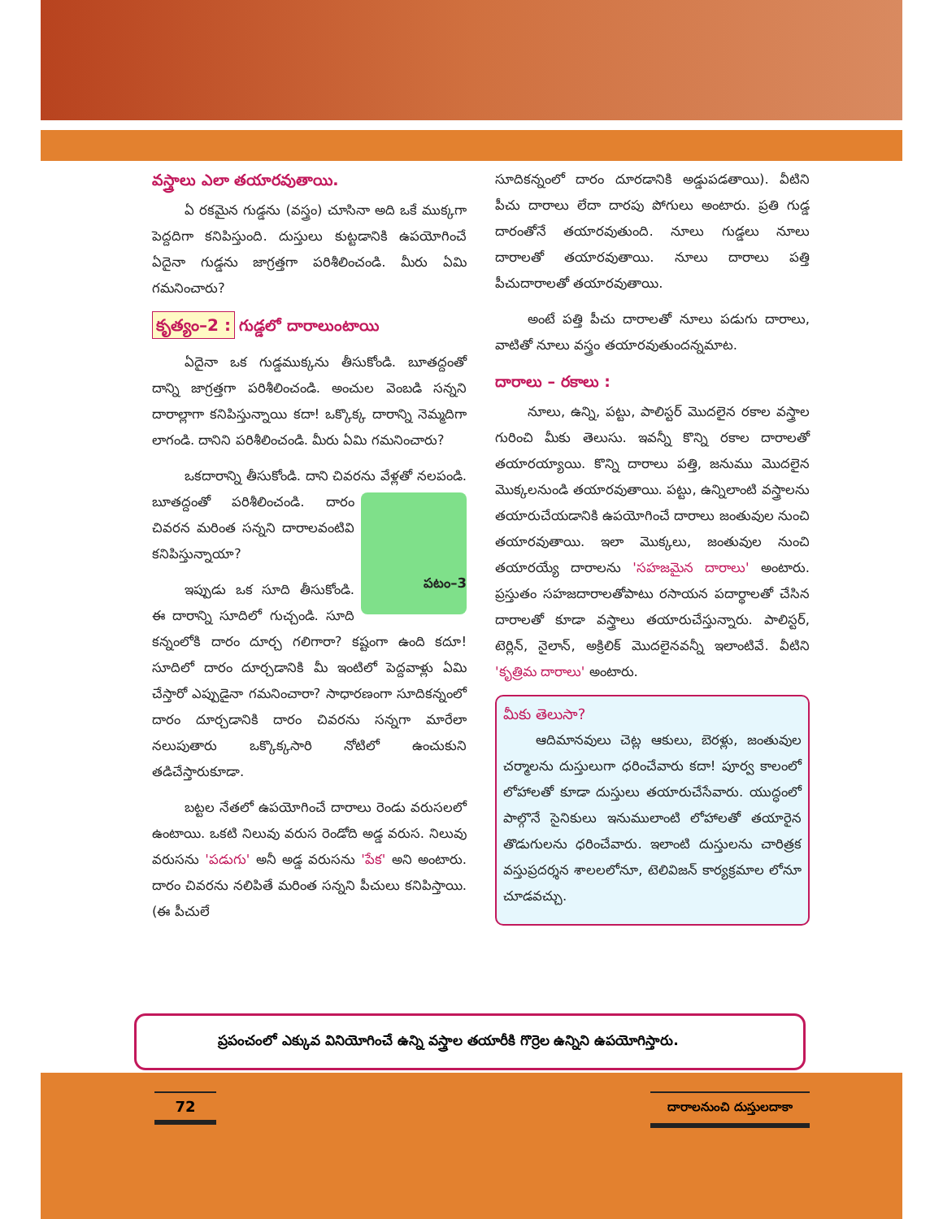వస్త్రాలు ఎలా తయారవుతాయి.
ఏ రకమైన గుడ్డను (వస్త్రం) చూసినా అది ఒకే ముక్కగా పెద్దదిగా కనిపిస్తుంది. దుస్తులు కుట్టడానికి ఉపయోగించే ఏదైనా గుడ్డను జాగ్రత్తగా పరిశీలించండి. మీరు ఏమి గమనించారు?
కృత్యం–2 : గుడ్డలో దారాలుంటాయి
ఏదైనా ఒక గుడ్డముక్కను తీసుకోండి. బూతద్దంతో దాన్ని జాగ్రత్తగా పరిశీలించండి. అంచుల వెంబడి సన్నని దారాల్లాగా కనిపిస్తున్నాయి కదా! ఒక్కొక్క దారాన్ని నెమ్మదిగా లాగండి. దానిని పరిశీలించండి. మీరు ఏమి గమనించారు?
ఒకదారాన్ని తీసుకోండి. దాని చివరను వేళ్లతో నలపండి. బూతద్దంతో పరిశీలించండి.
పటం–3 దారం చివరన మరింత సన్నని దారాలవంటివి కనిపిస్తున్నాయా?
ఇప్పుడు ఒక సూది తీసుకోండి. ఈ దారాన్ని సూదిలో గుచ్చండి. సూది కన్నంలోకి దారం దూర్చ గలిగారా? కష్టంగా ఉంది కదూ! సూదిలో దారం దూర్చడానికి మీ ఇంటిలో పెద్దవాళ్లు ఏమి చేస్తారో ఎప్పుడైనా గమనించారా? సాధారణంగా సూదికన్నంలో దారం దూర్చడానికి దారం చివరను సన్నగా మారేలా నలుపుతారు ఒక్కొక్కసారి నోటిలో ఉంచుకుని తడిచేస్తారుకూడా.
బట్టల నేతలో ఉపయోగించే దారాలు రెండు వరుసలలో ఉంటాయి. ఒకటి నిలువు వరుస రెండోది అడ్డ వరుస. నిలువు వరుసను 'పడుగు' అనీ అడ్డ వరుసను 'పేక' అని అంటారు. దారం చివరను నలిపితే మరింత సన్నని పీచులు కనిపిస్తాయి. (ఈ పీచులే
సూదికన్నంలో దారం దూరడానికి అడ్డుపడతాయి). వీటిని పీచు దారాలు లేదా దారపు పోగులు అంటారు. ప్రతి గుడ్డ దారంతోనే తయారవుతుంది. నూలు గుడ్డలు నూలు దారాలతో తయారవుతాయి. నూలు దారాలు పత్తి పీచుదారాలతో తయారవుతాయి.
అంటే పత్తి పీచు దారాలతో నూలు పడుగు దారాలు, వాటితో నూలు వస్త్రం తయారవుతుందన్నమాట.
దారాలు – రకాలు :
నూలు, ఉన్ని, పట్టు, పాలిస్టర్ మొదలైన రకాల వస్త్రాల గురించి మీకు తెలుసు. ఇవన్నీ కొన్ని రకాల దారాలతో తయారయ్యాయి. కొన్ని దారాలు పత్తి, జనుము మొదలైన మొక్కలనుండి తయారవుతాయి. పట్టు, ఉన్నిలాంటి వస్త్రాలను తయారుచేయడానికి ఉపయోగించే దారాలు జంతువుల నుంచి తయారవుతాయి. ఇలా మొక్కలు, జంతువుల నుంచి తయారయ్యే దారాలను 'సహజమైన దారాలు' అంటారు. ప్రస్తుతం సహజదారాలతోపాటు రసాయన పదార్థాలతో చేసిన దారాలతో కూడా వస్త్రాలు తయారుచేస్తున్నారు. పాలిస్టర్, టెర్లిన్, నైలాన్, అక్రిలిక్ మొదలైనవన్నీ ఇలాంటివే. వీటిని 'కృత్రిమ దారాలు' అంటారు.
మీకు తెలుసా?
ఆదిమానవులు చెట్ల ఆకులు, బెరళ్లు, జంతువుల చర్మాలను దుస్తులుగా ధరించేవారు కదా! పూర్వ కాలంలో లోహాలతో కూడా దుస్తులు తయారుచేసేవారు. యుద్ధంలో పాల్గొనే సైనికులు ఇనుములాంటి లోహాలతో తయారైన తొడుగులను ధరించేవారు. ఇలాంటి దుస్తులను చారిత్రక వస్తుప్రదర్శన శాలలలోనూ, టెలివిజన్ కార్యక్రమాల లోనూ చూడవచ్చు.
ప్రపంచంలో ఎక్కువ వినియోగించే ఉన్ని వస్త్రాల తయారీకి గొర్రెల ఉన్నిని ఉపయోగిస్తారు.
72
దారాలనుంచి దుస్తులదాకా